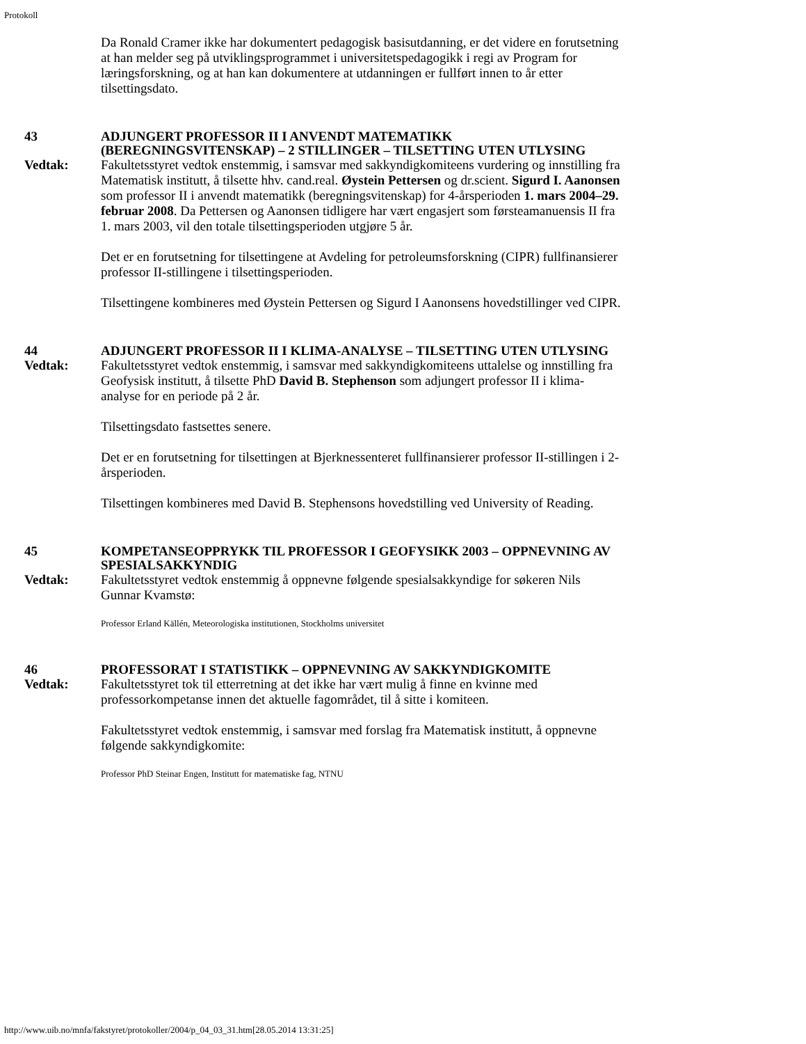Protokoll
Da Ronald Cramer ikke har dokumentert pedagogisk basisutdanning, er det videre en forutsetning at han melder seg på utviklingsprogrammet i universitetspedagogikk i regi av Program for læringsforskning, og at han kan dokumentere at utdanningen er fullført innen to år etter tilsettingsdato.
43 ADJUNGERT PROFESSOR II I ANVENDT MATEMATIKK (BEREGNINGSVITENSKAP) – 2 STILLINGER – TILSETTING UTEN UTLYSING
Vedtak: Fakultetsstyret vedtok enstemmig, i samsvar med sakkyndigkomiteens vurdering og innstilling fra Matematisk institutt, å tilsette hhv. cand.real. Øystein Pettersen og dr.scient. Sigurd I. Aanonsen som professor II i anvendt matematikk (beregningsvitenskap) for 4-årsperioden 1. mars 2004–29. februar 2008. Da Pettersen og Aanonsen tidligere har vært engasjert som førsteamanuensis II fra 1. mars 2003, vil den totale tilsettingsperioden utgjøre 5 år.
Det er en forutsetning for tilsettingene at Avdeling for petroleumsforskning (CIPR) fullfinansierer professor II-stillingene i tilsettingsperioden.
Tilsettingene kombineres med Øystein Pettersen og Sigurd I Aanonsens hovedstillinger ved CIPR.
44 ADJUNGERT PROFESSOR II I KLIMA-ANALYSE – TILSETTING UTEN UTLYSING
Vedtak: Fakultetsstyret vedtok enstemmig, i samsvar med sakkyndigkomiteens uttalelse og innstilling fra Geofysisk institutt, å tilsette PhD David B. Stephenson som adjungert professor II i klima-analyse for en periode på 2 år.
Tilsettingsdato fastsettes senere.
Det er en forutsetning for tilsettingen at Bjerknessenteret fullfinansierer professor II-stillingen i 2-årsperioden.
Tilsettingen kombineres med David B. Stephensons hovedstilling ved University of Reading.
45 KOMPETANSEOPPRYKK TIL PROFESSOR I GEOFYSIKK 2003 – OPPNEVNING AV SPESIALSAKKYNDIG
Vedtak: Fakultetsstyret vedtok enstemmig å oppnevne følgende spesialsakkyndige for søkeren Nils Gunnar Kvamstø:
Professor Erland Källén, Meteorologiska institutionen, Stockholms universitet
46 PROFESSORAT I STATISTIKK – OPPNEVNING AV SAKKYNDIGKOMITE
Vedtak: Fakultetsstyret tok til etterretning at det ikke har vært mulig å finne en kvinne med professorkompetanse innen det aktuelle fagområdet, til å sitte i komiteen.
Fakultetsstyret vedtok enstemmig, i samsvar med forslag fra Matematisk institutt, å oppnevne følgende sakkyndigkomite:
Professor PhD Steinar Engen, Institutt for matematiske fag, NTNU
http://www.uib.no/mnfa/fakstyret/protokoller/2004/p_04_03_31.htm[28.05.2014 13:31:25]